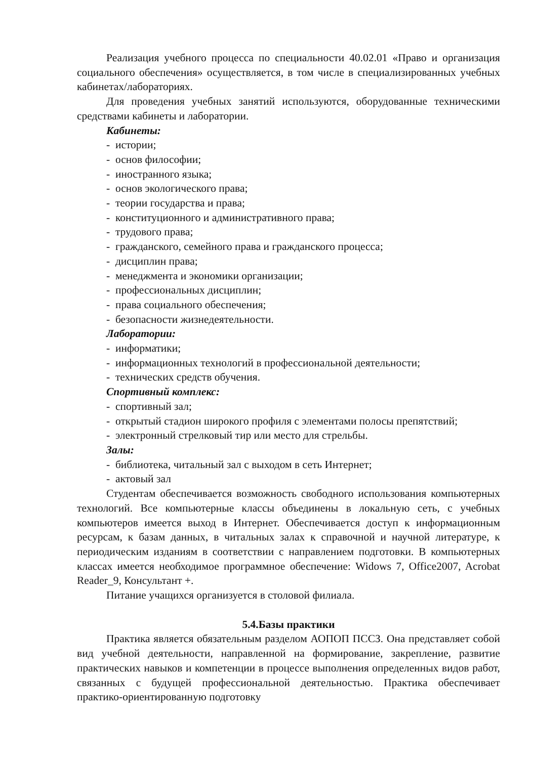Реализация учебного процесса по специальности 40.02.01 «Право и организация социального обеспечения» осуществляется, в том числе в специализированных учебных кабинетах/лабораториях.
Для проведения учебных занятий используются, оборудованные техническими средствами кабинеты и лаборатории.
Кабинеты:
- истории;
- основ философии;
- иностранного языка;
- основ экологического права;
- теории государства и права;
- конституционного и административного права;
- трудового права;
- гражданского, семейного права и гражданского процесса;
- дисциплин права;
- менеджмента и экономики организации;
- профессиональных дисциплин;
- права социального обеспечения;
- безопасности жизнедеятельности.
Лаборатории:
- информатики;
- информационных технологий в профессиональной деятельности;
- технических средств обучения.
Спортивный комплекс:
- спортивный зал;
- открытый стадион широкого профиля с элементами полосы препятствий;
- электронный стрелковый тир или место для стрельбы.
Залы:
- библиотека, читальный зал с выходом в сеть Интернет;
- актовый зал
Студентам обеспечивается возможность свободного использования компьютерных технологий. Все компьютерные классы объединены в локальную сеть, с учебных компьютеров имеется выход в Интернет. Обеспечивается доступ к информационным ресурсам, к базам данных, в читальных залах к справочной и научной литературе, к периодическим изданиям в соответствии с направлением подготовки. В компьютерных классах имеется необходимое программное обеспечение: Widows 7, Office2007, Acrobat Reader_9, Консультант +.
Питание учащихся организуется в столовой филиала.
5.4.Базы практики
Практика является обязательным разделом АОПОП ПССЗ. Она представляет собой вид учебной деятельности, направленной на формирование, закрепление, развитие практических навыков и компетенции в процессе выполнения определенных видов работ, связанных с будущей профессиональной деятельностью. Практика обеспечивает практико-ориентированную подготовку